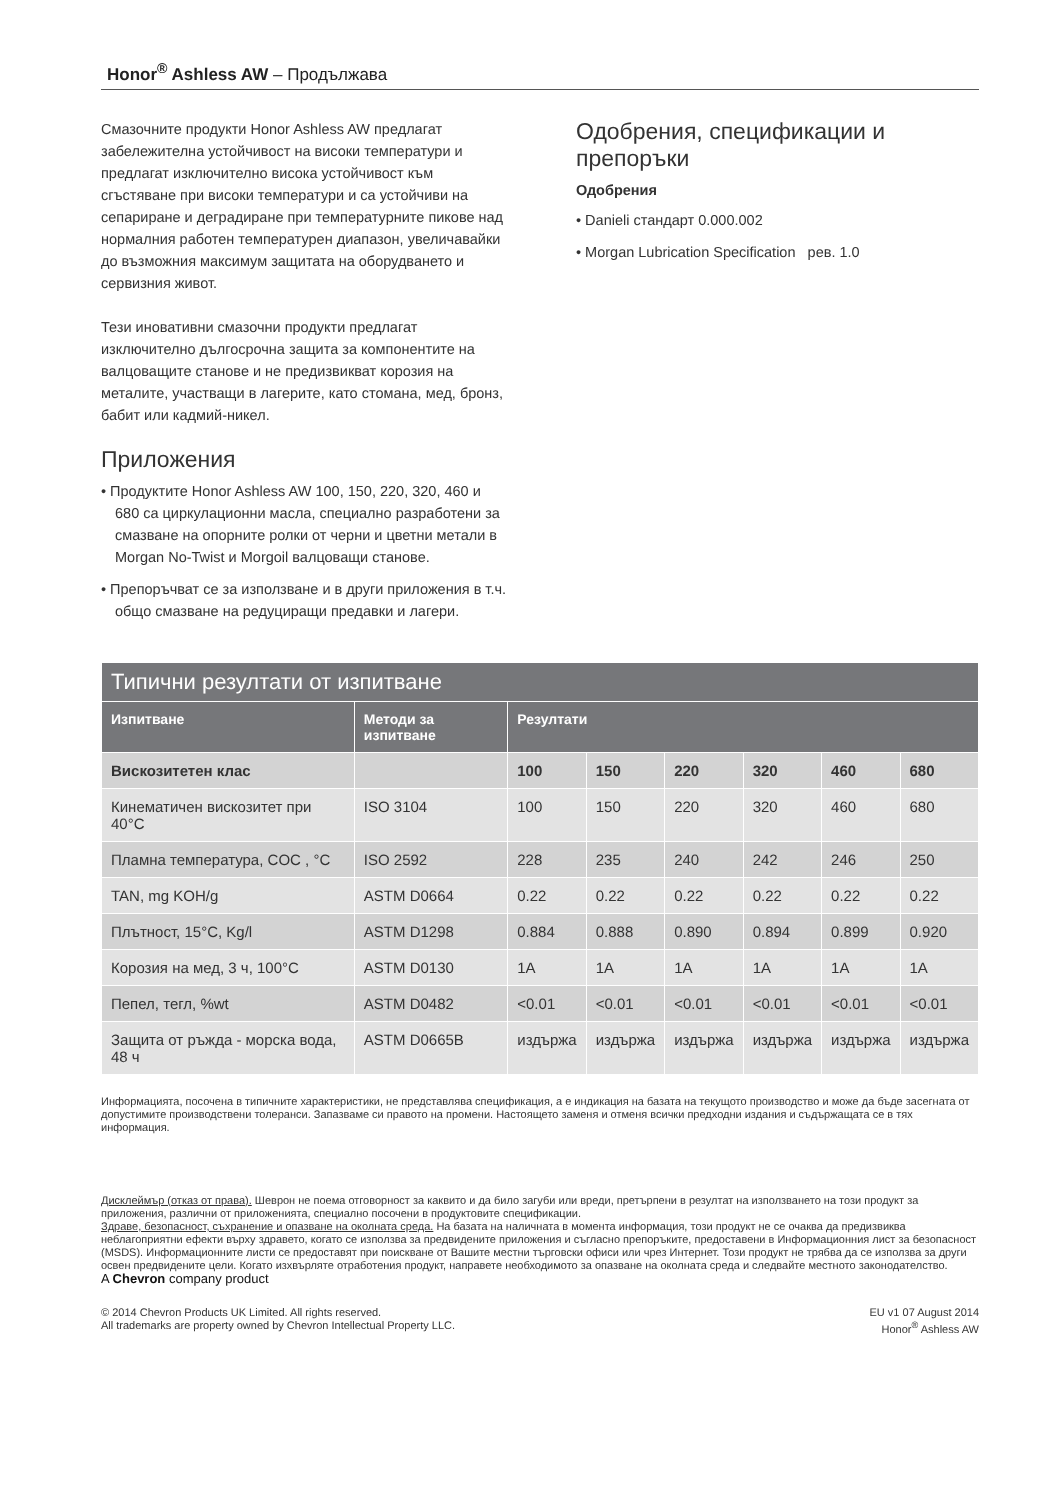Honor<sup>®</sup> Ashless AW – Продължава
Смазочните продукти Honor Ashless AW предлагат забележителна устойчивост на високи температури и предлагат изключително висока устойчивост към сгъстяване при високи температури и са устойчиви на сепариране и деградиране при температурните пикове над нормалния работен температурен диапазон, увеличавайки до възможния максимум защитата на оборудването и сервизния живот.
Тези иновативни смазочни продукти предлагат изключително дългосрочна защита за компонентите на валцоващите станове и не предизвикват корозия на металите, участващи в лагерите, като стомана, мед, бронз, бабит или кадмий-никел.
Приложения
• Продуктите Honor Ashless AW 100, 150, 220, 320, 460 и 680 са циркулационни масла, специално разработени за смазване на опорните ролки от черни и цветни метали в Morgan No-Twist и Morgoil валцоващи станове.
• Препоръчват се за използване и в други приложения в т.ч. общо смазване на редуциращи предавки и лагери.
Одобрения, спецификации и препоръки
Одобрения
• Danieli стандарт 0.000.002
• Morgan Lubrication Specification рев. 1.0
| Типични резултати от изпитване | | | | | | | |
| --- | --- | --- | --- | --- | --- | --- | --- |
| Изпитване | Методи за изпитване | Резултати | | | | | |
| Вискозитетен клас | | 100 | 150 | 220 | 320 | 460 | 680 |
| Кинематичен вискозитет при 40°C | ISO 3104 | 100 | 150 | 220 | 320 | 460 | 680 |
| Пламна температура, COC , °C | ISO 2592 | 228 | 235 | 240 | 242 | 246 | 250 |
| TAN, mg KOH/g | ASTM D0664 | 0.22 | 0.22 | 0.22 | 0.22 | 0.22 | 0.22 |
| Плътност, 15°C, Kg/l | ASTM D1298 | 0.884 | 0.888 | 0.890 | 0.894 | 0.899 | 0.920 |
| Корозия на мед, 3 ч, 100°C | ASTM D0130 | 1A | 1A | 1A | 1A | 1A | 1A |
| Пепел, тегл, %wt | ASTM D0482 | <0.01 | <0.01 | <0.01 | <0.01 | <0.01 | <0.01 |
| Защита от ръжда - морска вода, 48 ч | ASTM D0665B | издържа | издържа | издържа | издържа | издържа | издържа |
Информацията, посочена в типичните характеристики, не представлява спецификация, а е индикация на базата на текущото производство и може да бъде засегната от допустимите производствени толеранси. Запазваме си правото на промени. Настоящето заменя и отменя всички предходни издания и съдържащата се в тях информация.
Дисклеймър (отказ от права). Шеврон не поема отговорност за каквито и да било загуби или вреди, претърпени в резултат на използването на този продукт за приложения, различни от приложенията, специално посочени в продуктовите спецификации.
Здраве, безопасност, съхранение и опазване на околната среда. На базата на наличната в момента информация, този продукт не се очаква да предизвиква неблагоприятни ефекти върху здравето, когато се използва за предвидените приложения и съгласно препоръките, предоставени в Информационния лист за безопасност (MSDS). Информационните листи се предоставят при поискване от Вашите местни търговски офиси или чрез Интернет. Този продукт не трябва да се използва за други освен предвидените цели. Когато изхвърляте отработения продукт, направете необходимото за опазване на околната среда и следвайте местното законодателство.
A Chevron company product
© 2014 Chevron Products UK Limited. All rights reserved.
All trademarks are property owned by Chevron Intellectual Property LLC.
EU v1 07 August 2014
Honor<sup>®</sup> Ashless AW